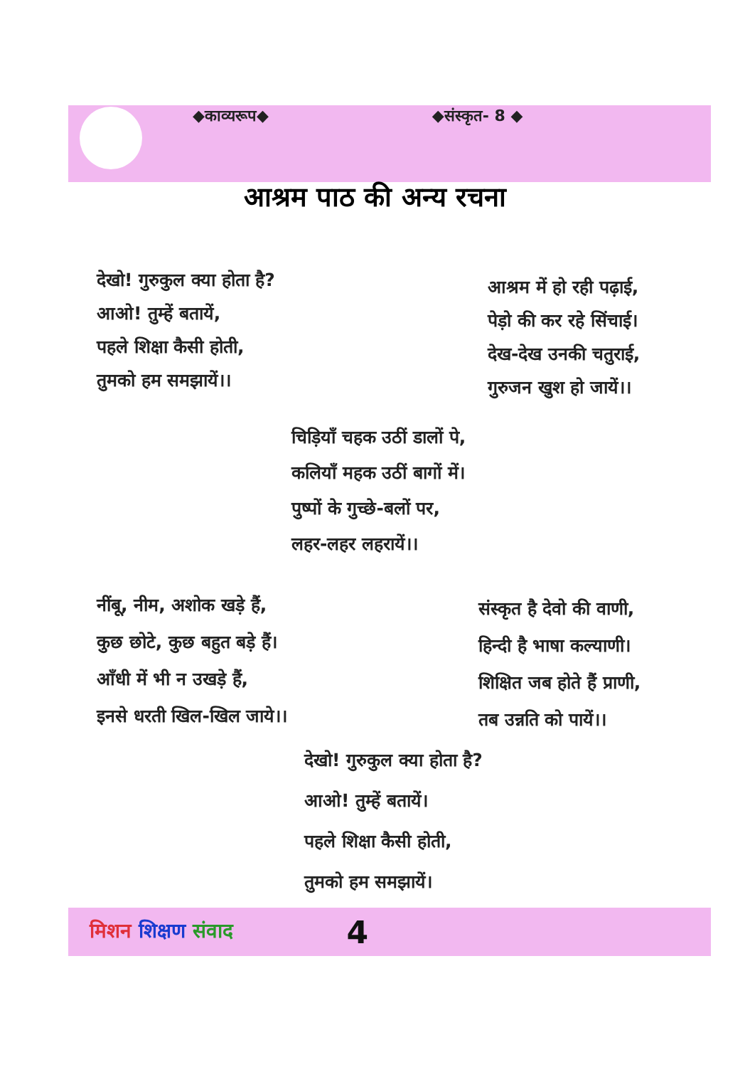◆काव्यरूप◆ ◆संस्कृत- 8 ◆
आश्रम पाठ की अन्य रचना
देखो! गुरुकुल क्या होता है?
आओ! तुम्हें बतायें,
पहले शिक्षा कैसी होती,
तुमको हम समझायें।।
आश्रम में हो रही पढ़ाई,
पेड़ो की कर रहे सिंचाई।
देख-देख उनकी चतुराई,
गुरुजन खुश हो जायें।।
चिड़ियाँ चहक उठीं डालों पे,
कलियाँ महक उठीं बागों में।
पुष्पों के गुच्छे-बलों पर,
लहर-लहर लहरायें।।
नींबू, नीम, अशोक खड़े हैं,
कुछ छोटे, कुछ बहुत बड़े हैं।
आँधी में भी न उखड़े हैं,
इनसे धरती खिल-खिल जाये।।
संस्कृत है देवो की वाणी,
हिन्दी है भाषा कल्याणी।
शिक्षित जब होते हैं प्राणी,
तब उन्नति को पायें।।
देखो! गुरुकुल क्या होता है?
आओ! तुम्हें बतायें।
पहले शिक्षा कैसी होती,
तुमको हम समझायें।
मिशन शिक्षण संवाद 4